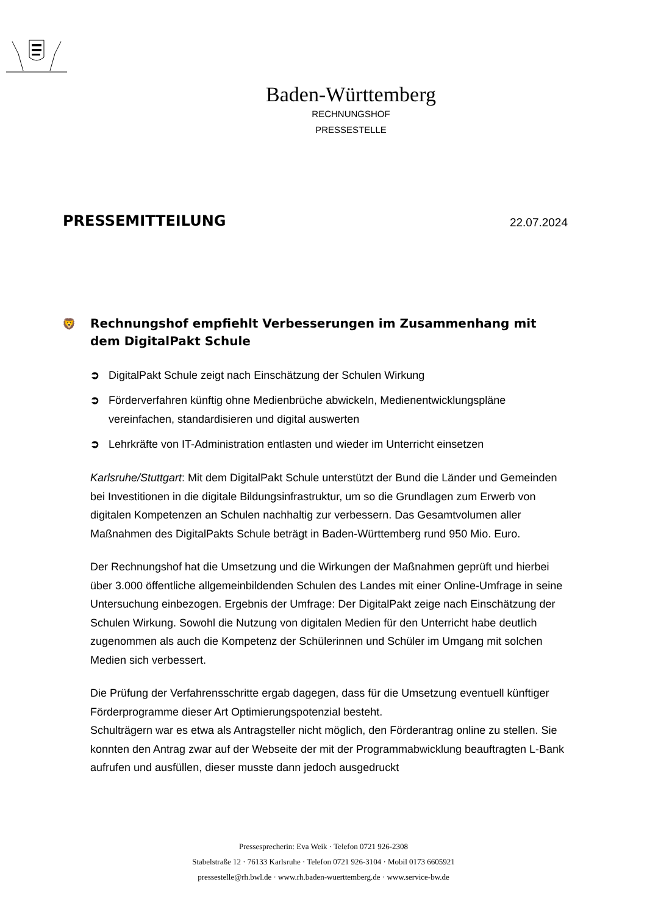Baden-Württemberg
RECHNUNGSHOF
PRESSESTELLE
PRESSEMITTEILUNG
22.07.2024
🦁 Rechnungshof empfiehlt Verbesserungen im Zusammenhang mit dem DigitalPakt Schule
➲ DigitalPakt Schule zeigt nach Einschätzung der Schulen Wirkung
➲ Förderverfahren künftig ohne Medienbrüche abwickeln, Medienentwicklungspläne vereinfachen, standardisieren und digital auswerten
➲ Lehrkräfte von IT-Administration entlasten und wieder im Unterricht einsetzen
Karlsruhe/Stuttgart: Mit dem DigitalPakt Schule unterstützt der Bund die Länder und Gemeinden bei Investitionen in die digitale Bildungsinfrastruktur, um so die Grundlagen zum Erwerb von digitalen Kompetenzen an Schulen nachhaltig zur verbessern. Das Gesamtvolumen aller Maßnahmen des DigitalPakts Schule beträgt in Baden-Württemberg rund 950 Mio. Euro.
Der Rechnungshof hat die Umsetzung und die Wirkungen der Maßnahmen geprüft und hierbei über 3.000 öffentliche allgemeinbildenden Schulen des Landes mit einer Online-Umfrage in seine Untersuchung einbezogen. Ergebnis der Umfrage: Der DigitalPakt zeige nach Einschätzung der Schulen Wirkung. Sowohl die Nutzung von digitalen Medien für den Unterricht habe deutlich zugenommen als auch die Kompetenz der Schülerinnen und Schüler im Umgang mit solchen Medien sich verbessert.
Die Prüfung der Verfahrensschritte ergab dagegen, dass für die Umsetzung eventuell künftiger Förderprogramme dieser Art Optimierungspotenzial besteht.
Schulträgern war es etwa als Antragsteller nicht möglich, den Förderantrag online zu stellen. Sie konnten den Antrag zwar auf der Webseite der mit der Programmabwicklung beauftragten L-Bank aufrufen und ausfüllen, dieser musste dann jedoch ausgedruckt
Pressesprecherin: Eva Weik · Telefon 0721 926-2308
Stabelstraße 12 · 76133 Karlsruhe · Telefon 0721 926-3104 · Mobil 0173 6605921
pressestelle@rh.bwl.de · www.rh.baden-wuerttemberg.de · www.service-bw.de